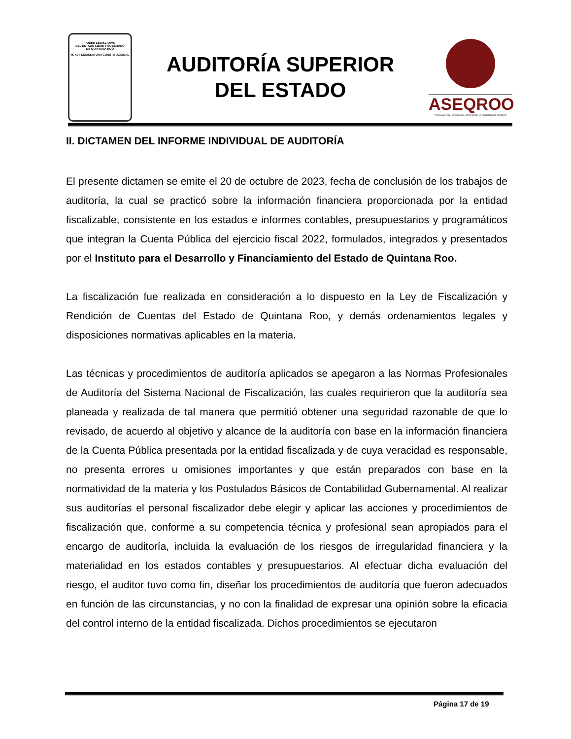PODER LEGISLATIVO
DEL ESTADO LIBRE Y SOBERANO
DE QUINTANA ROO
H. XVII LEGISLATURA CONSTITUCIONAL
AUDITORÍA SUPERIOR
DEL ESTADO
ASEQROO
"FISCALIZAR CON EXCELENCIA, IMPULSANDO LA RENDICIÓN DE CUENTAS"
II. DICTAMEN DEL INFORME INDIVIDUAL DE AUDITORÍA
El presente dictamen se emite el 20 de octubre de 2023, fecha de conclusión de los trabajos de auditoría, la cual se practicó sobre la información financiera proporcionada por la entidad fiscalizable, consistente en los estados e informes contables, presupuestarios y programáticos que integran la Cuenta Pública del ejercicio fiscal 2022, formulados, integrados y presentados por el Instituto para el Desarrollo y Financiamiento del Estado de Quintana Roo.
La fiscalización fue realizada en consideración a lo dispuesto en la Ley de Fiscalización y Rendición de Cuentas del Estado de Quintana Roo, y demás ordenamientos legales y disposiciones normativas aplicables en la materia.
Las técnicas y procedimientos de auditoría aplicados se apegaron a las Normas Profesionales de Auditoría del Sistema Nacional de Fiscalización, las cuales requirieron que la auditoría sea planeada y realizada de tal manera que permitió obtener una seguridad razonable de que lo revisado, de acuerdo al objetivo y alcance de la auditoría con base en la información financiera de la Cuenta Pública presentada por la entidad fiscalizada y de cuya veracidad es responsable, no presenta errores u omisiones importantes y que están preparados con base en la normatividad de la materia y los Postulados Básicos de Contabilidad Gubernamental. Al realizar sus auditorías el personal fiscalizador debe elegir y aplicar las acciones y procedimientos de fiscalización que, conforme a su competencia técnica y profesional sean apropiados para el encargo de auditoría, incluida la evaluación de los riesgos de irregularidad financiera y la materialidad en los estados contables y presupuestarios. Al efectuar dicha evaluación del riesgo, el auditor tuvo como fin, diseñar los procedimientos de auditoría que fueron adecuados en función de las circunstancias, y no con la finalidad de expresar una opinión sobre la eficacia del control interno de la entidad fiscalizada. Dichos procedimientos se ejecutaron
Página 17 de 19